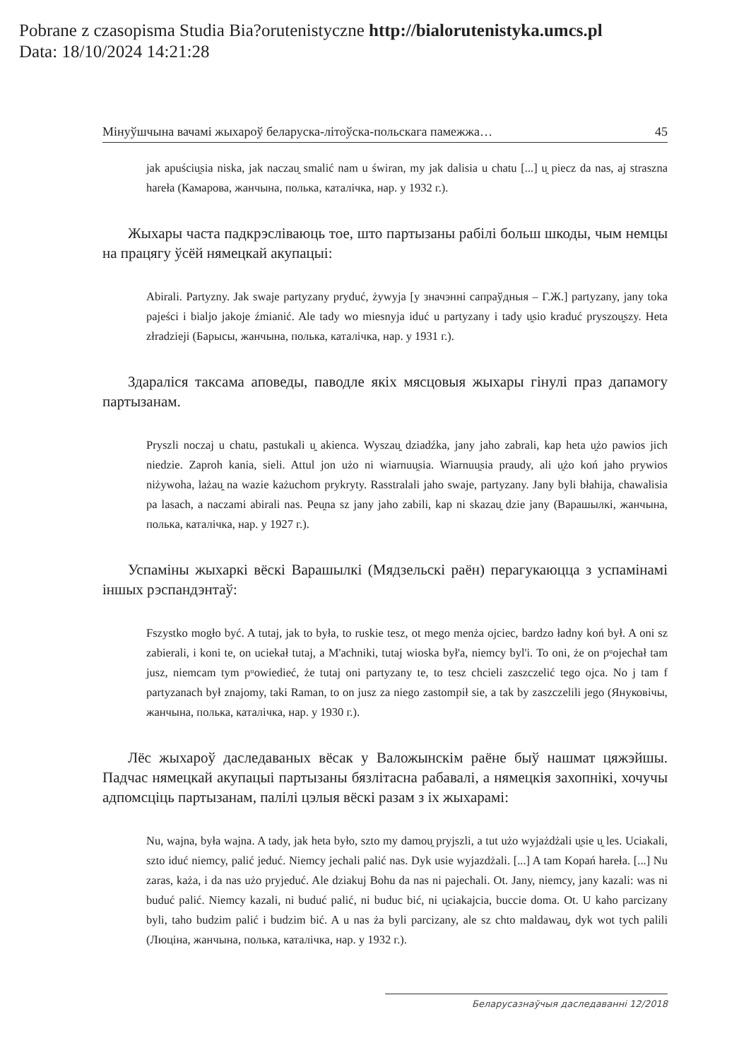Pobrane z czasopisma Studia Bia?orutenistyczne http://bialorutenistyka.umcs.pl
Data: 18/10/2024 14:21:28
Мінуўшчына вачамі жыхароў беларуска-літоўска-польскага памежжа… 45
jak apuściu̯sia niska, jak naczau̯ smalić nam u świran, my jak dalisia u chatu [...] u̯ piecz da nas, aj straszna hareła (Камарова, жанчына, полька, каталічка, нар. у 1932 г.).
Жыхары часта падкрэсліваюць тое, што партызаны рабілі больш шкоды, чым немцы на працягу ўсёй нямецкай акупацыі:
Abirali. Partyzny. Jak swaje partyzany pryduć, żywyja [у значэнні сапраўдныя – Г.Ж.] partyzany, jany toka pajeści i bialjo jakoje źmianić. Ale tady wo miesnyja iduć u partyzany i tady u̯sio kraduć pryszou̯szy. Heta złradzieji (Барысы, жанчына, полька, каталічка, нар. у 1931 г.).
Здараліся таксама аповеды, паводле якіх мясцовыя жыхары гінулі праз дапамогу партызанам.
Pryszli noczaj u chatu, pastukali u̯ akienca. Wyszau̯ dziadźka, jany jaho zabrali, kap heta u̯żo pawios jich niedzie. Zaproh kania, sieli. Attul jon użo ni wiarnuu̯sia. Wiarnuu̯sia praudy, ali u̯żo koń jaho prywios niżywoha, lażau̯ na wazie każuchom prykryty. Rasstralali jaho swaje, partyzany. Jany byli błahija, chawalisia pa lasach, a naczami abirali nas. Peu̯na sz jany jaho zabili, kap ni skazau̯ dzie jany (Варашылкі, жанчына, полька, каталічка, нар. у 1927 г.).
Успаміны жыхаркі вёскі Варашылкі (Мядзельскі раён) перагукаюцца з успамінамі іншых рэспандэнтаў:
Fszystko mogło być. A tutaj, jak to była, to ruskie tesz, ot mego menża ojciec, bardzo ładny koń był. A oni sz zabierali, i koni te, on uciekał tutaj, a M'achniki, tutaj wioska był'a, niemcy byl'i. To oni, że on pᵘojechał tam jusz, niemcam tym pᵘowiedieć, że tutaj oni partyzany te, to tesz chcieli zaszczelić tego ojca. No j tam f partyzanach był znajomy, taki Raman, to on jusz za niego zastompił sie, a tak by zaszczelili jego (Януковічы, жанчына, полька, каталічка, нар. у 1930 г.).
Лёс жыхароў даследаваных вёсак у Валожынскім раёне быў нашмат цяжэйшы. Падчас нямецкай акупацыі партызаны бязлітасна рабавалі, а нямецкія захопнікі, хочучы адпомсціць партызанам, палілі цэлыя вёскі разам з іх жыхарамі:
Nu, wajna, była wajna. A tady, jak heta było, szto my damou̯ pryjszli, a tut użo wyjażdżali u̯sie u̯ les. Uciakali, szto iduć niemcy, palić jeduć. Niemcy jechali palić nas. Dyk usie wyjazdżali. [...] A tam Kopań hareła. [...] Nu zaras, każa, i da nas użo pryjeduć. Ale dziakuj Bohu da nas ni pajechali. Ot. Jany, niemcy, jany kazali: was ni buduć palić. Niemcy kazali, ni buduć palić, ni buduc bić, ni u̯ciakajcia, buccie doma. Ot. U kaho parcizany byli, taho budzim palić i budzim bić. A u nas ża byli parcizany, ale sz chto maldawau̯, dyk wot tych palili (Люціна, жанчына, полька, каталічка, нар. у 1932 г.).
Беларусазнаўчыя даследаванні 12/2018